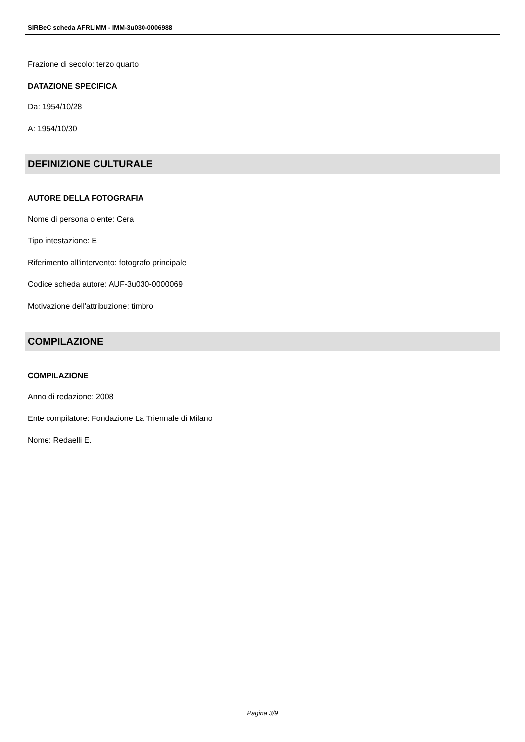SIRBeC scheda AFRLIMM - IMM-3u030-0006988
Frazione di secolo: terzo quarto
DATAZIONE SPECIFICA
Da: 1954/10/28
A: 1954/10/30
DEFINIZIONE CULTURALE
AUTORE DELLA FOTOGRAFIA
Nome di persona o ente: Cera
Tipo intestazione: E
Riferimento all'intervento: fotografo principale
Codice scheda autore: AUF-3u030-0000069
Motivazione dell'attribuzione: timbro
COMPILAZIONE
COMPILAZIONE
Anno di redazione: 2008
Ente compilatore: Fondazione La Triennale di Milano
Nome: Redaelli E.
Pagina 3/9